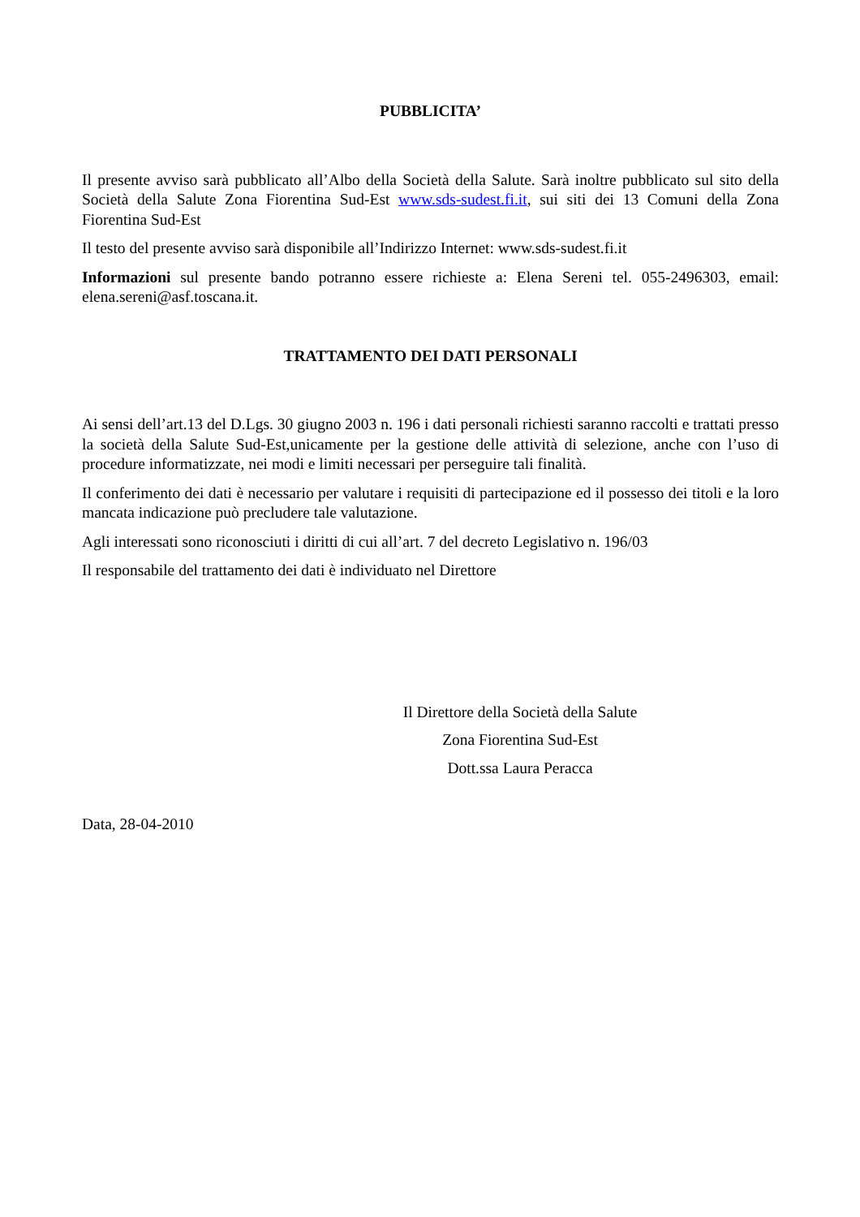PUBBLICITA’
Il presente avviso sarà pubblicato all’Albo della Società della Salute. Sarà inoltre pubblicato sul sito della Società della Salute Zona Fiorentina Sud-Est www.sds-sudest.fi.it, sui siti dei 13 Comuni della Zona Fiorentina Sud-Est
Il testo del presente avviso sarà disponibile all’Indirizzo Internet: www.sds-sudest.fi.it
Informazioni sul presente bando potranno essere richieste a: Elena Sereni tel. 055-2496303, email: elena.sereni@asf.toscana.it.
TRATTAMENTO DEI DATI PERSONALI
Ai sensi dell’art.13 del D.Lgs. 30 giugno 2003 n. 196 i dati personali richiesti saranno raccolti e trattati presso la società della Salute Sud-Est,unicamente per la gestione delle attività di selezione, anche con l’uso di procedure informatizzate, nei modi e limiti necessari per perseguire tali finalità.
Il conferimento dei dati è necessario per valutare i requisiti di partecipazione ed il possesso dei titoli e la loro mancata indicazione può precludere tale valutazione.
Agli interessati sono riconosciuti i diritti di cui all’art. 7 del decreto Legislativo n. 196/03
Il responsabile del trattamento dei dati è individuato nel Direttore
Il Direttore della Società della Salute
Zona Fiorentina Sud-Est
Dott.ssa Laura Peracca
Data, 28-04-2010